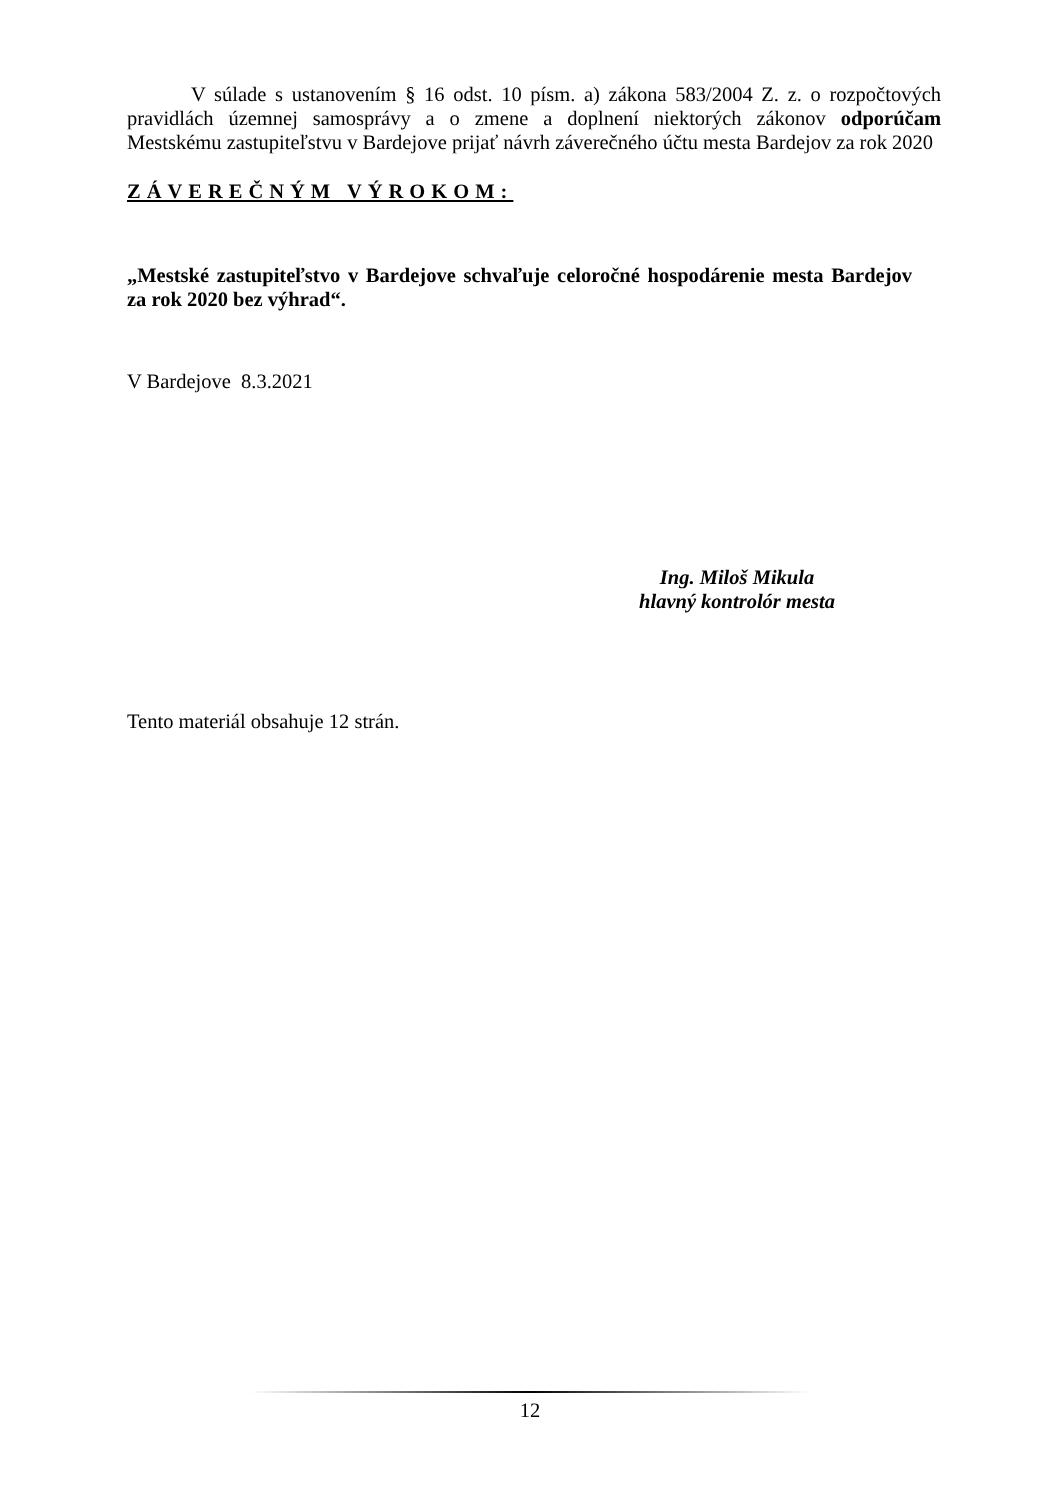V súlade s ustanovením § 16 odst. 10 písm. a) zákona 583/2004 Z. z. o rozpočtových pravidlách územnej samosprávy a o zmene a doplnení niektorých zákonov odporúčam Mestskému zastupiteľstvu v Bardejove prijať návrh záverečného účtu mesta Bardejov za rok 2020
ZÁVEREČNÝM VÝROKOM:
„Mestské zastupiteľstvo v Bardejove schvaľuje celoročné hospodárenie mesta Bardejov za rok 2020 bez výhrad“.
V Bardejove 8.3.2021
Ing. Miloš Mikula
hlavný kontrolór mesta
Tento materiál obsahuje 12 strán.
12